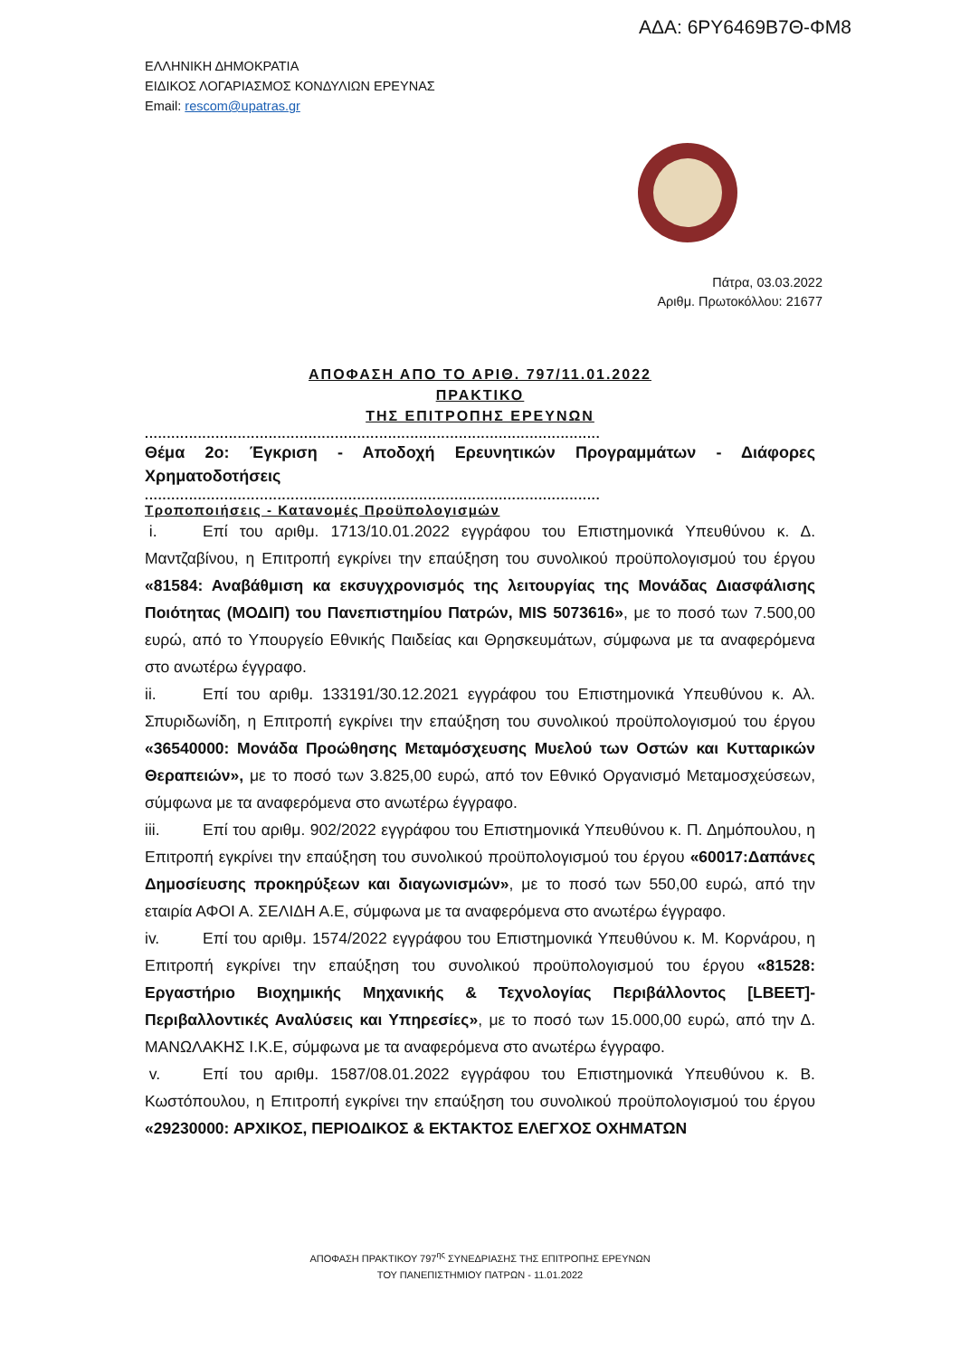ΑΔΑ: 6ΡΥ6469Β7Θ-ΦΜ8
ΕΛΛΗΝΙΚΗ ΔΗΜΟΚΡΑΤΙΑ
ΕΙΔΙΚΟΣ ΛΟΓΑΡΙΑΣΜΟΣ ΚΟΝΔΥΛΙΩΝ ΕΡΕΥΝΑΣ
Email: rescom@upatras.gr
Πάτρα, 03.03.2022
Αριθμ. Πρωτοκόλλου: 21677
ΑΠΟΦΑΣΗ ΑΠΟ ΤΟ ΑΡΙΘ. 797/11.01.2022
ΠΡΑΚΤΙΚΟ
ΤΗΣ ΕΠΙΤΡΟΠΗΣ ΕΡΕΥΝΩΝ
.......................................................................................................
Θέμα 2ο: Έγκριση - Αποδοχή Ερευνητικών Προγραμμάτων - Διάφορες Χρηματοδοτήσεις
.......................................................................................................
Τροποποιήσεις - Κατανομές Προϋπολογισμών
i. Επί του αριθμ. 1713/10.01.2022 εγγράφου του Επιστημονικά Υπευθύνου κ. Δ. Μαντζαβίνου, η Επιτροπή εγκρίνει την επαύξηση του συνολικού προϋπολογισμού του έργου «81584: Αναβάθμιση κα εκσυγχρονισμός της λειτουργίας της Μονάδας Διασφάλισης Ποιότητας (ΜΟΔΙΠ) του Πανεπιστημίου Πατρών, MIS 5073616», με το ποσό των 7.500,00 ευρώ, από το Υπουργείο Εθνικής Παιδείας και Θρησκευμάτων, σύμφωνα με τα αναφερόμενα στο ανωτέρω έγγραφο.
ii. Επί του αριθμ. 133191/30.12.2021 εγγράφου του Επιστημονικά Υπευθύνου κ. Αλ. Σπυριδωνίδη, η Επιτροπή εγκρίνει την επαύξηση του συνολικού προϋπολογισμού του έργου «36540000: Μονάδα Προώθησης Μεταμόσχευσης Μυελού των Οστών και Κυτταρικών Θεραπειών», με το ποσό των 3.825,00 ευρώ, από τον Εθνικό Οργανισμό Μεταμοσχεύσεων, σύμφωνα με τα αναφερόμενα στο ανωτέρω έγγραφο.
iii. Επί του αριθμ. 902/2022 εγγράφου του Επιστημονικά Υπευθύνου κ. Π. Δημόπουλου, η Επιτροπή εγκρίνει την επαύξηση του συνολικού προϋπολογισμού του έργου «60017:Δαπάνες Δημοσίευσης προκηρύξεων και διαγωνισμών», με το ποσό των 550,00 ευρώ, από την εταιρία ΑΦΟΙ Α. ΣΕΛΙΔΗ Α.Ε, σύμφωνα με τα αναφερόμενα στο ανωτέρω έγγραφο.
iv. Επί του αριθμ. 1574/2022 εγγράφου του Επιστημονικά Υπευθύνου κ. Μ. Κορνάρου, η Επιτροπή εγκρίνει την επαύξηση του συνολικού προϋπολογισμού του έργου «81528: Εργαστήριο Βιοχημικής Μηχανικής & Τεχνολογίας Περιβάλλοντος [LBEET]- Περιβαλλοντικές Αναλύσεις και Υπηρεσίες», με το ποσό των 15.000,00 ευρώ, από την Δ. ΜΑΝΩΛΑΚΗΣ Ι.Κ.Ε, σύμφωνα με τα αναφερόμενα στο ανωτέρω έγγραφο.
v. Επί του αριθμ. 1587/08.01.2022 εγγράφου του Επιστημονικά Υπευθύνου κ. Β. Κωστόπουλου, η Επιτροπή εγκρίνει την επαύξηση του συνολικού προϋπολογισμού του έργου «29230000: ΑΡΧΙΚΟΣ, ΠΕΡΙΟΔΙΚΟΣ & ΕΚΤΑΚΤΟΣ ΕΛΕΓΧΟΣ ΟΧΗΜΑΤΩΝ
ΑΠΟΦΑΣΗ ΠΡΑΚΤΙΚΟΥ 797<sup>ης</sup> ΣΥΝΕΔΡΙΑΣΗΣ ΤΗΣ ΕΠΙΤΡΟΠΗΣ ΕΡΕΥΝΩΝ
ΤΟΥ ΠΑΝΕΠΙΣΤΗΜΙΟΥ ΠΑΤΡΩΝ - 11.01.2022